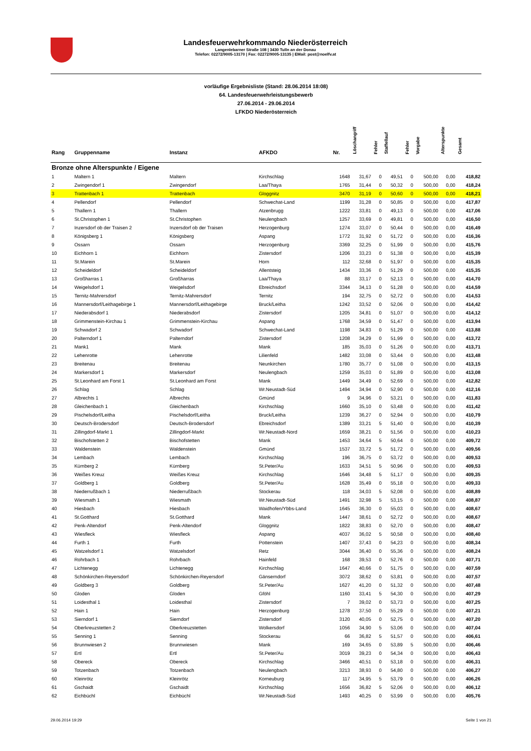Landesfeuerwehrkommando Niederösterreich
Langenlebarner Straße 108 | 3430 Tulln an der Donau
Telefon: 02272/9005-13170 | Fax: 02272/9005-13135 | EMail: post@noelfv.at
vorläufige Ergebnisliste (Stand: 28.06.2014 18:08)
64. Landesfeuerwehrleistungsbewerb
27.06.2014 - 29.06.2014
LFKDO Niederösterreich
| Rang | Gruppenname | Instanz | AFKDO | Nr. | Löschangriff | Fehler | Staffellauf | Fehler | Vorgabe | Alterspunkte | Gesamt |
| --- | --- | --- | --- | --- | --- | --- | --- | --- | --- | --- | --- |
| Bronze ohne Alterspunkte / Eigene | | | | | | | | | | | |
| 1 | Maltern 1 | Maltern | Kirchschlag | 1648 | 31,67 | 0 | 49,51 | 0 | 500,00 | 0,00 | 418,82 |
| 2 | Zwingendorf 1 | Zwingendorf | Laa/Thaya | 1765 | 31,44 | 0 | 50,32 | 0 | 500,00 | 0,00 | 418,24 |
| 3 | Trattenbach 1 | Trattenbach | Gloggnitz | 3470 | 31,19 | 0 | 50,60 | 0 | 500,00 | 0,00 | 418,21 |
| 4 | Pellendorf | Pellendorf | Schwechat-Land | 1199 | 31,28 | 0 | 50,85 | 0 | 500,00 | 0,00 | 417,87 |
| 5 | Thallern 1 | Thallern | Atzenbrugg | 1222 | 33,81 | 0 | 49,13 | 0 | 500,00 | 0,00 | 417,06 |
| 6 | St.Christophen 1 | St.Christophen | Neulengbach | 1257 | 33,69 | 0 | 49,81 | 0 | 500,00 | 0,00 | 416,50 |
| 7 | Inzersdorf ob der Traisen 2 | Inzersdorf ob der Traisen | Herzogenburg | 1274 | 33,07 | 0 | 50,44 | 0 | 500,00 | 0,00 | 416,49 |
| 8 | Königsberg 1 | Königsberg | Aspang | 1772 | 31,92 | 0 | 51,72 | 0 | 500,00 | 0,00 | 416,36 |
| 9 | Ossarn | Ossarn | Herzogenburg | 3369 | 32,25 | 0 | 51,99 | 0 | 500,00 | 0,00 | 415,76 |
| 10 | Eichhorn 1 | Eichhorn | Zistersdorf | 1206 | 33,23 | 0 | 51,38 | 0 | 500,00 | 0,00 | 415,39 |
| 11 | St.Marein | St.Marein | Horn | 112 | 32,68 | 0 | 51,97 | 0 | 500,00 | 0,00 | 415,35 |
| 12 | Scheideldorf | Scheideldorf | Allentsteig | 1434 | 33,36 | 0 | 51,29 | 0 | 500,00 | 0,00 | 415,35 |
| 13 | Großharras 1 | Großharras | Laa/Thaya | 88 | 33,17 | 0 | 52,13 | 0 | 500,00 | 0,00 | 414,70 |
| 14 | Weigelsdorf 1 | Weigelsdorf | Ebreichsdorf | 3344 | 34,13 | 0 | 51,28 | 0 | 500,00 | 0,00 | 414,59 |
| 15 | Ternitz-Mahrersdorf | Ternitz-Mahrersdorf | Ternitz | 194 | 32,75 | 0 | 52,72 | 0 | 500,00 | 0,00 | 414,53 |
| 16 | Mannersdorf/Leithagebirge 1 | Mannersdorf/Leithagebirge | Bruck/Leitha | 1242 | 33,52 | 0 | 52,06 | 0 | 500,00 | 0,00 | 414,42 |
| 17 | Niederabsdorf 1 | Niederabsdorf | Zistersdorf | 1205 | 34,81 | 0 | 51,07 | 0 | 500,00 | 0,00 | 414,12 |
| 18 | Grimmenstein-Kirchau 1 | Grimmenstein-Kirchau | Aspang | 1768 | 34,59 | 0 | 51,47 | 0 | 500,00 | 0,00 | 413,94 |
| 19 | Schwadorf 2 | Schwadorf | Schwechat-Land | 1198 | 34,83 | 0 | 51,29 | 0 | 500,00 | 0,00 | 413,88 |
| 20 | Palterndorf 1 | Palterndorf | Zistersdorf | 1208 | 34,29 | 0 | 51,99 | 0 | 500,00 | 0,00 | 413,72 |
| 21 | Mank1 | Mank | Mank | 185 | 35,03 | 0 | 51,26 | 0 | 500,00 | 0,00 | 413,71 |
| 22 | Lehenrotte | Lehenrotte | Lilienfeld | 1482 | 33,08 | 0 | 53,44 | 0 | 500,00 | 0,00 | 413,48 |
| 23 | Breitenau | Breitenau | Neunkirchen | 1780 | 35,77 | 0 | 51,08 | 0 | 500,00 | 0,00 | 413,15 |
| 24 | Markersdorf 1 | Markersdorf | Neulengbach | 1259 | 35,03 | 0 | 51,89 | 0 | 500,00 | 0,00 | 413,08 |
| 25 | St.Leonhard am Forst 1 | St.Leonhard am Forst | Mank | 1449 | 34,49 | 0 | 52,69 | 0 | 500,00 | 0,00 | 412,82 |
| 26 | Schlag | Schlag | Wr.Neustadt-Süd | 1494 | 34,94 | 0 | 52,90 | 0 | 500,00 | 0,00 | 412,16 |
| 27 | Albrechts 1 | Albrechts | Gmünd | 9 | 34,96 | 0 | 53,21 | 0 | 500,00 | 0,00 | 411,83 |
| 28 | Gleichenbach 1 | Gleichenbach | Kirchschlag | 1660 | 35,10 | 0 | 53,48 | 0 | 500,00 | 0,00 | 411,42 |
| 29 | Pischelsdorf/Leitha | Pischelsdorf/Leitha | Bruck/Leitha | 1239 | 36,27 | 0 | 52,94 | 0 | 500,00 | 0,00 | 410,79 |
| 30 | Deutsch-Brodersdorf | Deutsch-Brodersdorf | Ebreichsdorf | 1389 | 33,21 | 5 | 51,40 | 0 | 500,00 | 0,00 | 410,39 |
| 31 | Zillingdorf-Markt 1 | Zillingdorf-Markt | Wr.Neustadt-Nord | 1659 | 38,21 | 0 | 51,56 | 0 | 500,00 | 0,00 | 410,23 |
| 32 | Bischofstetten 2 | Bischofstetten | Mank | 1453 | 34,64 | 5 | 50,64 | 0 | 500,00 | 0,00 | 409,72 |
| 33 | Waldenstein | Waldenstein | Gmünd | 1537 | 33,72 | 5 | 51,72 | 0 | 500,00 | 0,00 | 409,56 |
| 34 | Lembach | Lembach | Kirchschlag | 196 | 36,75 | 0 | 53,72 | 0 | 500,00 | 0,00 | 409,53 |
| 35 | Kürnberg 2 | Kürnberg | St.Peter/Au | 1633 | 34,51 | 5 | 50,96 | 0 | 500,00 | 0,00 | 409,53 |
| 36 | Weißes Kreuz | Weißes Kreuz | Kirchschlag | 1646 | 34,48 | 5 | 51,17 | 0 | 500,00 | 0,00 | 409,35 |
| 37 | Goldberg 1 | Goldberg | St.Peter/Au | 1628 | 35,49 | 0 | 55,18 | 0 | 500,00 | 0,00 | 409,33 |
| 38 | Niederrußbach 1 | Niederrußbach | Stockerau | 118 | 34,03 | 5 | 52,08 | 0 | 500,00 | 0,00 | 408,89 |
| 39 | Wiesmath 1 | Wiesmath | Wr.Neustadt-Süd | 1491 | 32,98 | 5 | 53,15 | 0 | 500,00 | 0,00 | 408,87 |
| 40 | Hiesbach | Hiesbach | Waidhofen/Ybbs-Land | 1645 | 36,30 | 0 | 55,03 | 0 | 500,00 | 0,00 | 408,67 |
| 41 | St.Gotthard | St.Gotthard | Mank | 1447 | 38,61 | 0 | 52,72 | 0 | 500,00 | 0,00 | 408,67 |
| 42 | Penk-Altendorf | Penk-Altendorf | Gloggnitz | 1822 | 38,83 | 0 | 52,70 | 0 | 500,00 | 0,00 | 408,47 |
| 43 | Wiesfleck | Wiesfleck | Aspang | 4037 | 36,02 | 5 | 50,58 | 0 | 500,00 | 0,00 | 408,40 |
| 44 | Furth 1 | Furth | Pottenstein | 1407 | 37,43 | 0 | 54,23 | 0 | 500,00 | 0,00 | 408,34 |
| 45 | Watzelsdorf 1 | Watzelsdorf | Retz | 3044 | 36,40 | 0 | 55,36 | 0 | 500,00 | 0,00 | 408,24 |
| 46 | Rohrbach 1 | Rohrbach | Hainfeld | 168 | 39,53 | 0 | 52,76 | 0 | 500,00 | 0,00 | 407,71 |
| 47 | Lichtenegg | Lichtenegg | Kirchschlag | 1647 | 40,66 | 0 | 51,75 | 0 | 500,00 | 0,00 | 407,59 |
| 48 | Schönkirchen-Reyersdorf | Schönkirchen-Reyersdorf | Gänserndorf | 3072 | 38,62 | 0 | 53,81 | 0 | 500,00 | 0,00 | 407,57 |
| 49 | Goldberg 3 | Goldberg | St.Peter/Au | 1627 | 41,20 | 0 | 51,32 | 0 | 500,00 | 0,00 | 407,48 |
| 50 | Gloden | Gloden | Gföhl | 1160 | 33,41 | 5 | 54,30 | 0 | 500,00 | 0,00 | 407,29 |
| 51 | Loidesthal 1 | Loidesthal | Zistersdorf | 7 | 39,02 | 0 | 53,73 | 0 | 500,00 | 0,00 | 407,25 |
| 52 | Hain 1 | Hain | Herzogenburg | 1278 | 37,50 | 0 | 55,29 | 0 | 500,00 | 0,00 | 407,21 |
| 53 | Sierndorf 1 | Sierndorf | Zistersdorf | 3120 | 40,05 | 0 | 52,75 | 0 | 500,00 | 0,00 | 407,20 |
| 54 | Oberkreuzstetten 2 | Oberkreuzstetten | Wolkersdorf | 1056 | 34,90 | 5 | 53,06 | 0 | 500,00 | 0,00 | 407,04 |
| 55 | Senning 1 | Senning | Stockerau | 66 | 36,82 | 5 | 51,57 | 0 | 500,00 | 0,00 | 406,61 |
| 56 | Brunnwiesen 2 | Brunnwiesen | Mank | 169 | 34,65 | 0 | 53,89 | 5 | 500,00 | 0,00 | 406,46 |
| 57 | Ertl | Ertl | St.Peter/Au | 3019 | 39,23 | 0 | 54,34 | 0 | 500,00 | 0,00 | 406,43 |
| 58 | Obereck | Obereck | Kirchschlag | 3466 | 40,51 | 0 | 53,18 | 0 | 500,00 | 0,00 | 406,31 |
| 59 | Totzenbach | Totzenbach | Neulengbach | 3213 | 38,93 | 0 | 54,80 | 0 | 500,00 | 0,00 | 406,27 |
| 60 | Kleinrötz | Kleinrötz | Korneuburg | 117 | 34,95 | 5 | 53,79 | 0 | 500,00 | 0,00 | 406,26 |
| 61 | Gschaidt | Gschaidt | Kirchschlag | 1656 | 36,82 | 5 | 52,06 | 0 | 500,00 | 0,00 | 406,12 |
| 62 | Eichbüchl | Eichbüchl | Wr.Neustadt-Süd | 1493 | 40,25 | 0 | 53,99 | 0 | 500,00 | 0,00 | 405,76 |
29.06.2014 19:29 Seite 1 von 21